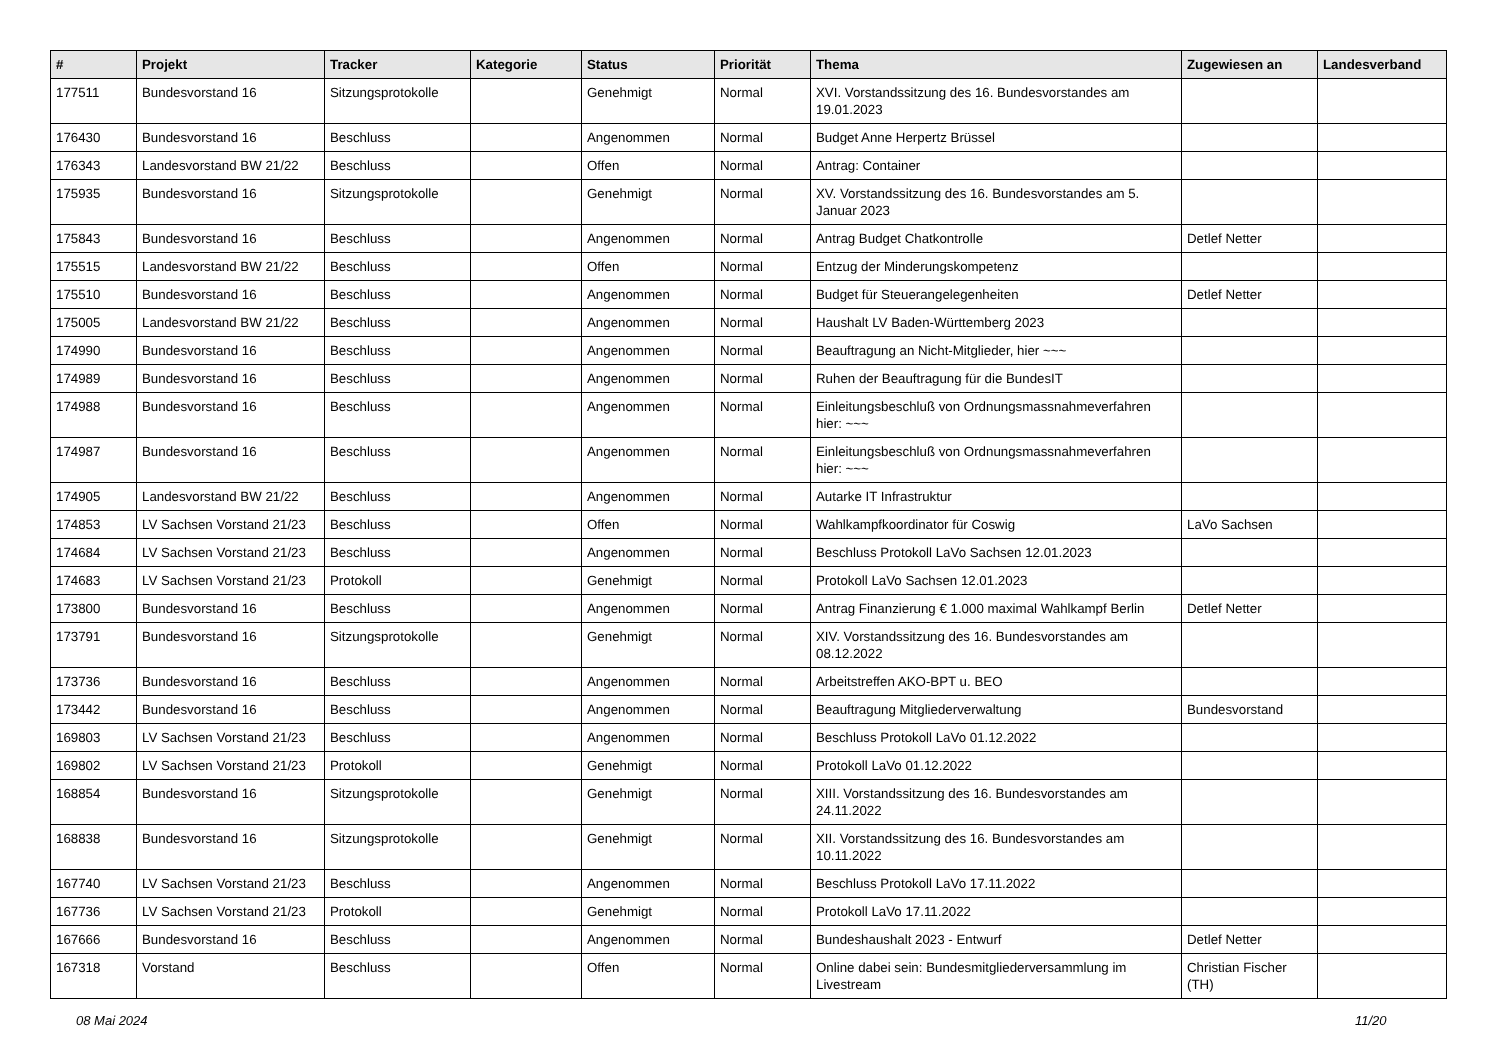| # | Projekt | Tracker | Kategorie | Status | Priorität | Thema | Zugewiesen an | Landesverband |
| --- | --- | --- | --- | --- | --- | --- | --- | --- |
| 177511 | Bundesvorstand 16 | Sitzungsprotokolle | | Genehmigt | Normal | XVI. Vorstandssitzung des 16. Bundesvorstandes am 19.01.2023 | | |
| 176430 | Bundesvorstand 16 | Beschluss | | Angenommen | Normal | Budget Anne Herpertz Brüssel | | |
| 176343 | Landesvorstand BW 21/22 | Beschluss | | Offen | Normal | Antrag: Container | | |
| 175935 | Bundesvorstand 16 | Sitzungsprotokolle | | Genehmigt | Normal | XV. Vorstandssitzung des 16. Bundesvorstandes am 5. Januar 2023 | | |
| 175843 | Bundesvorstand 16 | Beschluss | | Angenommen | Normal | Antrag Budget Chatkontrolle | Detlef Netter | |
| 175515 | Landesvorstand BW 21/22 | Beschluss | | Offen | Normal | Entzug der Minderungskompetenz | | |
| 175510 | Bundesvorstand 16 | Beschluss | | Angenommen | Normal | Budget für Steuerangelegenheiten | Detlef Netter | |
| 175005 | Landesvorstand BW 21/22 | Beschluss | | Angenommen | Normal | Haushalt LV Baden-Württemberg 2023 | | |
| 174990 | Bundesvorstand 16 | Beschluss | | Angenommen | Normal | Beauftragung an Nicht-Mitglieder, hier ~~~ | | |
| 174989 | Bundesvorstand 16 | Beschluss | | Angenommen | Normal | Ruhen der Beauftragung für die BundesIT | | |
| 174988 | Bundesvorstand 16 | Beschluss | | Angenommen | Normal | Einleitungsbeschluß von Ordnungsmassnahmeverfahren hier: ~~~ | | |
| 174987 | Bundesvorstand 16 | Beschluss | | Angenommen | Normal | Einleitungsbeschluß von Ordnungsmassnahmeverfahren hier: ~~~ | | |
| 174905 | Landesvorstand BW 21/22 | Beschluss | | Angenommen | Normal | Autarke IT Infrastruktur | | |
| 174853 | LV Sachsen Vorstand 21/23 | Beschluss | | Offen | Normal | Wahlkampfkoordinator für Coswig | LaVo Sachsen | |
| 174684 | LV Sachsen Vorstand 21/23 | Beschluss | | Angenommen | Normal | Beschluss Protokoll LaVo Sachsen 12.01.2023 | | |
| 174683 | LV Sachsen Vorstand 21/23 | Protokoll | | Genehmigt | Normal | Protokoll LaVo Sachsen 12.01.2023 | | |
| 173800 | Bundesvorstand 16 | Beschluss | | Angenommen | Normal | Antrag Finanzierung € 1.000 maximal Wahlkampf Berlin | Detlef Netter | |
| 173791 | Bundesvorstand 16 | Sitzungsprotokolle | | Genehmigt | Normal | XIV. Vorstandssitzung des 16. Bundesvorstandes am 08.12.2022 | | |
| 173736 | Bundesvorstand 16 | Beschluss | | Angenommen | Normal | Arbeitstreffen AKO-BPT u. BEO | | |
| 173442 | Bundesvorstand 16 | Beschluss | | Angenommen | Normal | Beauftragung Mitgliederverwaltung | Bundesvorstand | |
| 169803 | LV Sachsen Vorstand 21/23 | Beschluss | | Angenommen | Normal | Beschluss Protokoll LaVo 01.12.2022 | | |
| 169802 | LV Sachsen Vorstand 21/23 | Protokoll | | Genehmigt | Normal | Protokoll LaVo 01.12.2022 | | |
| 168854 | Bundesvorstand 16 | Sitzungsprotokolle | | Genehmigt | Normal | XIII. Vorstandssitzung des 16. Bundesvorstandes am 24.11.2022 | | |
| 168838 | Bundesvorstand 16 | Sitzungsprotokolle | | Genehmigt | Normal | XII. Vorstandssitzung des 16. Bundesvorstandes am 10.11.2022 | | |
| 167740 | LV Sachsen Vorstand 21/23 | Beschluss | | Angenommen | Normal | Beschluss Protokoll LaVo 17.11.2022 | | |
| 167736 | LV Sachsen Vorstand 21/23 | Protokoll | | Genehmigt | Normal | Protokoll LaVo 17.11.2022 | | |
| 167666 | Bundesvorstand 16 | Beschluss | | Angenommen | Normal | Bundeshaushalt 2023 - Entwurf | Detlef Netter | |
| 167318 | Vorstand | Beschluss | | Offen | Normal | Online dabei sein: Bundesmitgliederversammlung im Livestream | Christian Fischer (TH) | |
08 Mai 2024 11/20